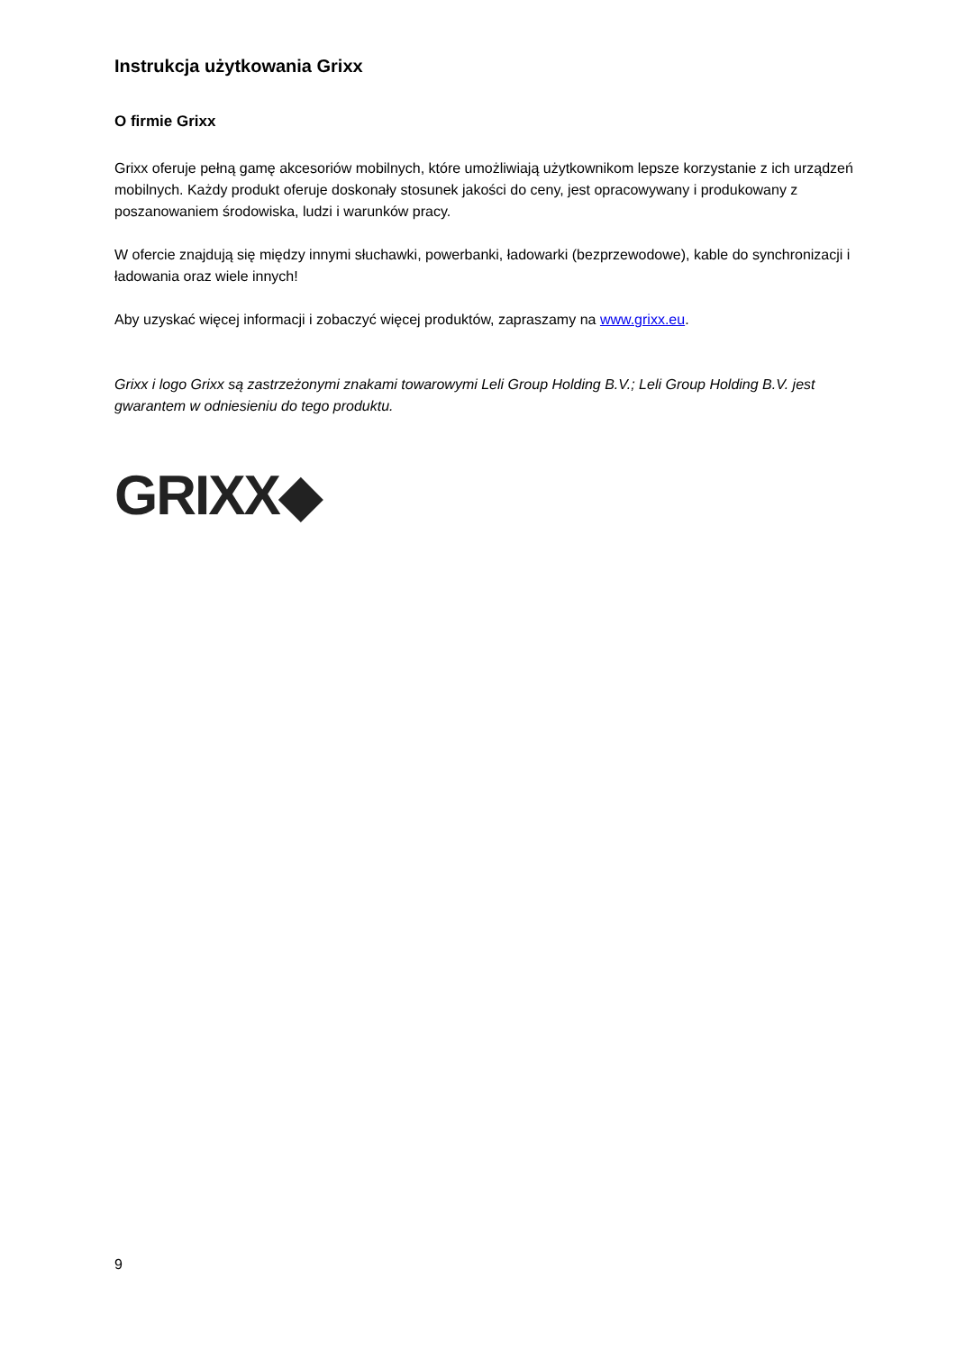Instrukcja użytkowania Grixx
O firmie Grixx
Grixx oferuje pełną gamę akcesoriów mobilnych, które umożliwiają użytkownikom lepsze korzystanie z ich urządzeń mobilnych. Każdy produkt oferuje doskonały stosunek jakości do ceny, jest opracowywany i produkowany z poszanowaniem środowiska, ludzi i warunków pracy.
W ofercie znajdują się między innymi słuchawki, powerbanki, ładowarki (bezprzewodowe), kable do synchronizacji i ładowania oraz wiele innych!
Aby uzyskać więcej informacji i zobaczyć więcej produktów, zapraszamy na www.grixx.eu.
Grixx i logo Grixx są zastrzeżonymi znakami towarowymi Leli Group Holding B.V.; Leli Group Holding B.V. jest gwarantem w odniesieniu do tego produktu.
GRIXX◆
9